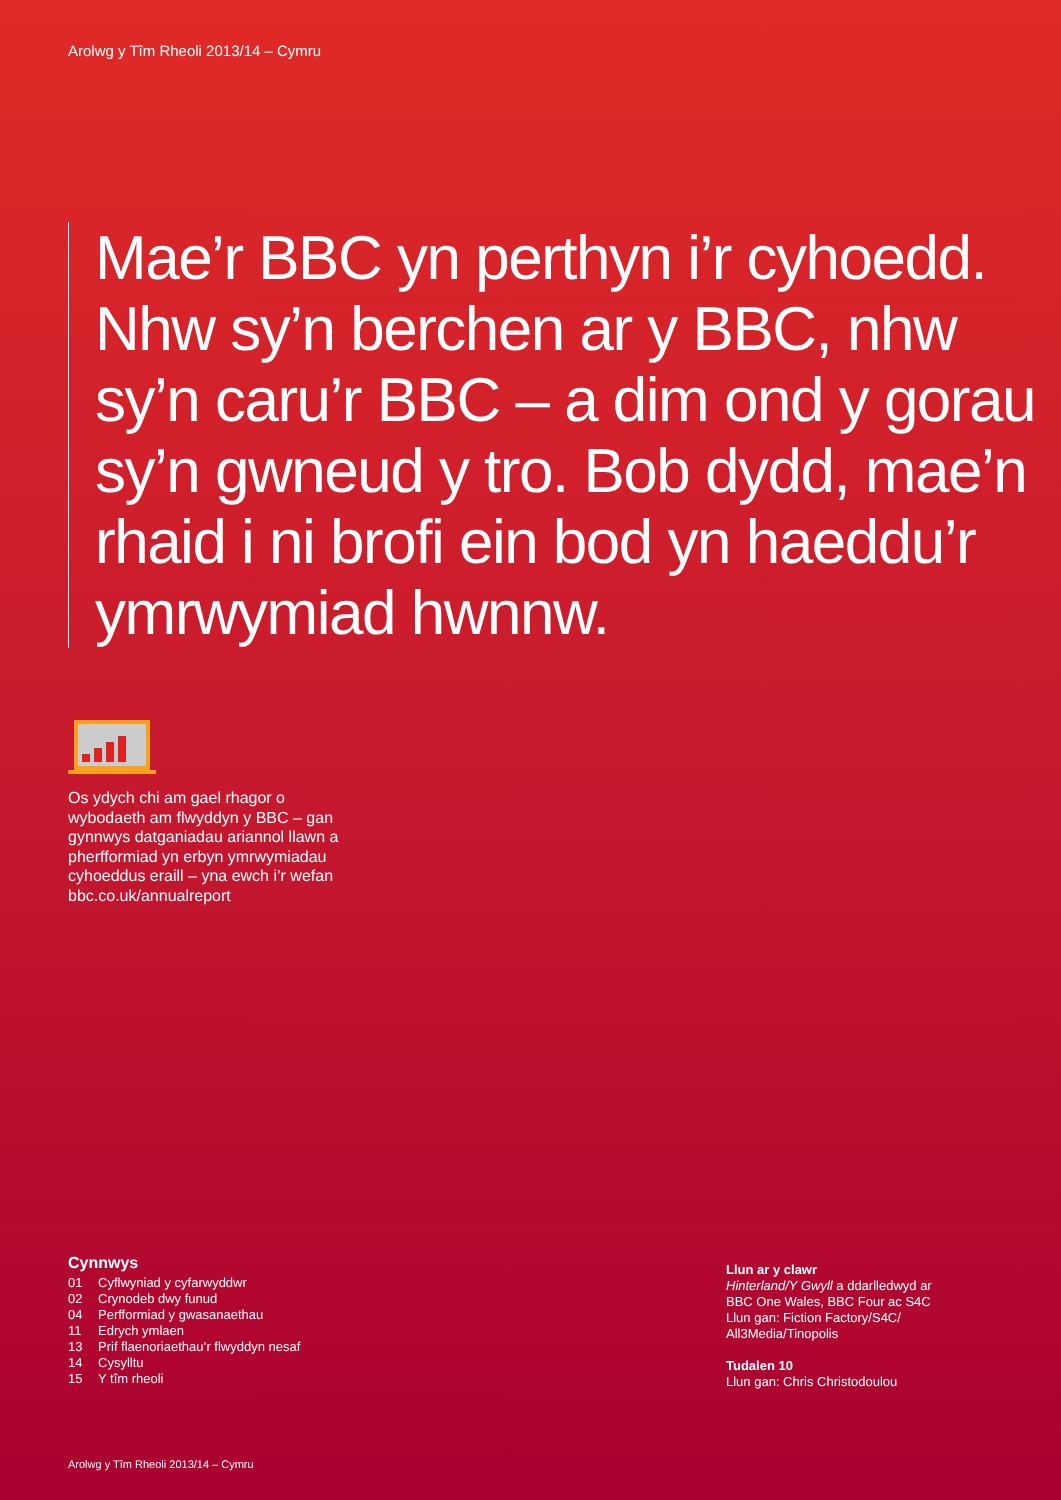Arolwg y Tîm Rheoli 2013/14 – Cymru
Mae’r BBC yn perthyn i’r cyhoedd. Nhw sy’n berchen ar y BBC, nhw sy’n caru’r BBC – a dim ond y gorau sy’n gwneud y tro. Bob dydd, mae’n rhaid i ni brofi ein bod yn haeddu’r ymrwymiad hwnnw.
Os ydych chi am gael rhagor o wybodaeth am flwyddyn y BBC – gan gynnwys datganiadau ariannol llawn a pherfformiad yn erbyn ymrwymiadau cyhoeddus eraill – yna ewch i’r wefan bbc.co.uk/annualreport
Cynnwys
01 Cyflwyniad y cyfarwyddwr
02 Crynodeb dwy funud
04 Perfformiad y gwasanaethau
11 Edrych ymlaen
13 Prif flaenoriaethau’r flwyddyn nesaf
14 Cysylltu
15 Y tîm rheoli
Llun ar y clawr
Hinterland/Y Gwyll a ddarlledwyd ar
BBC One Wales, BBC Four ac S4C
Llun gan: Fiction Factory/S4C/
All3Media/Tinopolis
Tudalen 10
Llun gan: Chris Christodoulou
Arolwg y Tîm Rheoli 2013/14 – Cymru